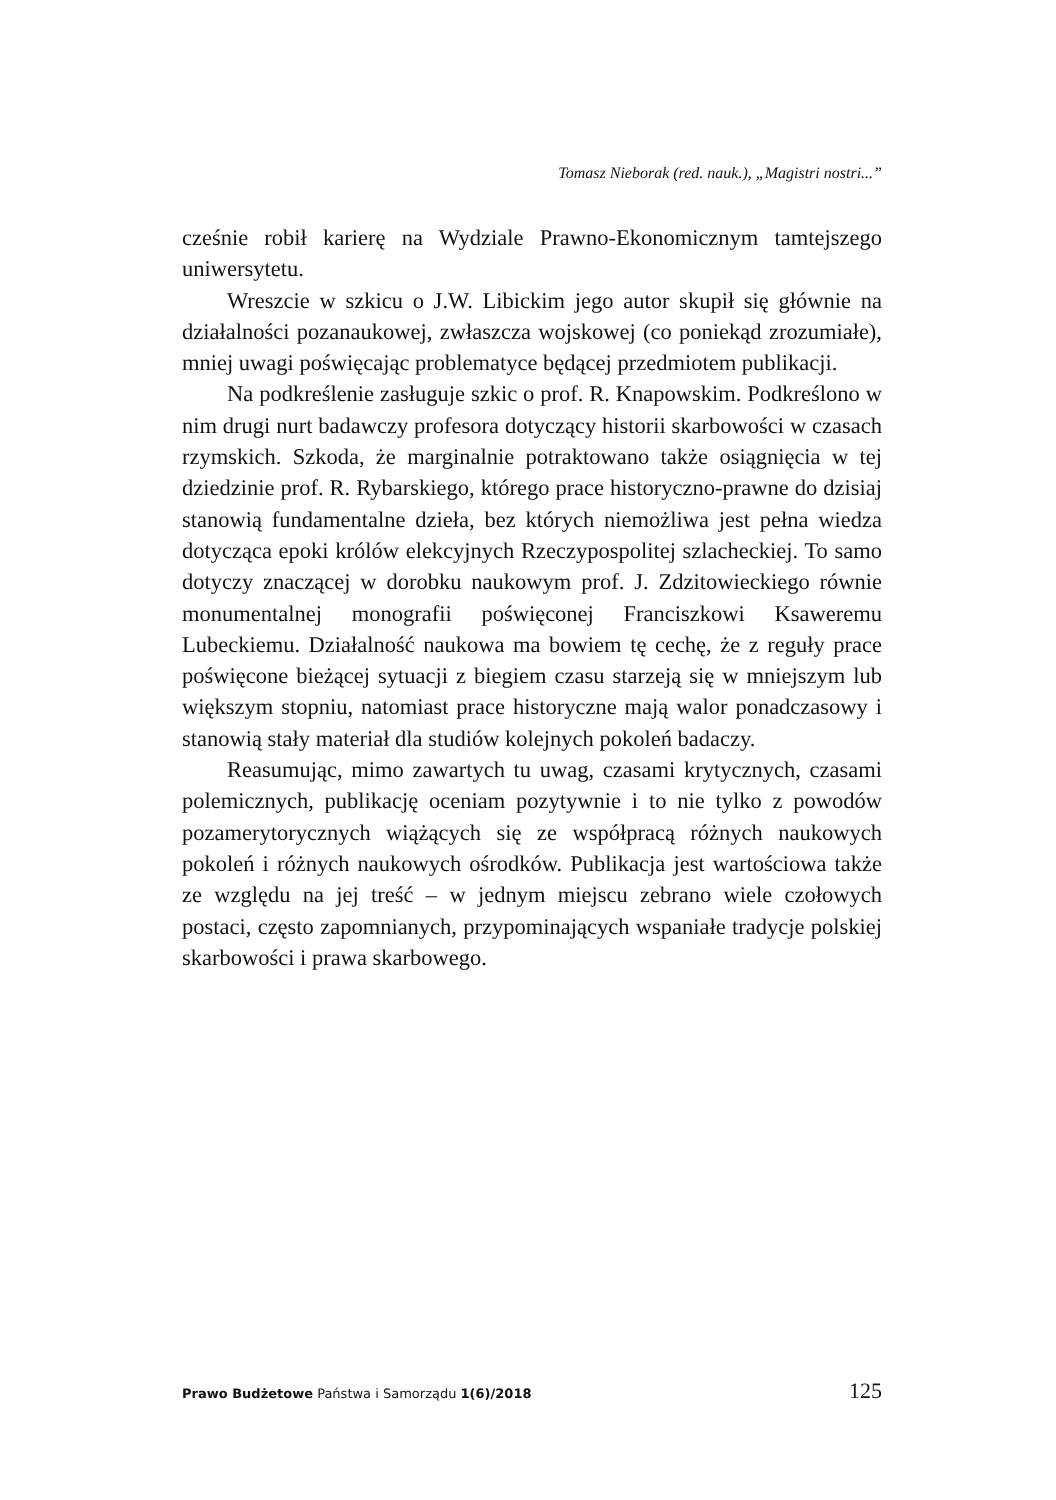Tomasz Nieborak (red. nauk.), „Magistri nostri...”
cześnie robił karierę na Wydziale Prawno-Ekonomicznym tamtejszego uniwersytetu.
Wreszcie w szkicu o J.W. Libickim jego autor skupił się głównie na działalności pozanaukowej, zwłaszcza wojskowej (co poniekąd zrozumiałe), mniej uwagi poświęcając problematyce będącej przedmiotem publikacji.
Na podkreślenie zasługuje szkic o prof. R. Knapowskim. Podkreślono w nim drugi nurt badawczy profesora dotyczący historii skarbowości w czasach rzymskich. Szkoda, że marginalnie potraktowano także osiągnięcia w tej dziedzinie prof. R. Rybarskiego, którego prace historyczno-prawne do dzisiaj stanowią fundamentalne dzieła, bez których niemożliwa jest pełna wiedza dotycząca epoki królów elekcyjnych Rzeczypospolitej szlacheckiej. To samo dotyczy znaczącej w dorobku naukowym prof. J. Zdzitowieckiego równie monumentalnej monografii poświęconej Franciszkowi Ksaweremu Lubeckiemu. Działalność naukowa ma bowiem tę cechę, że z reguły prace poświęcone bieżącej sytuacji z biegiem czasu starzeją się w mniejszym lub większym stopniu, natomiast prace historyczne mają walor ponadczasowy i stanowią stały materiał dla studiów kolejnych pokoleń badaczy.
Reasumując, mimo zawartych tu uwag, czasami krytycznych, czasami polemicznych, publikację oceniam pozytywnie i to nie tylko z powodów pozamerytorycznych wiążących się ze współpracą różnych naukowych pokoleń i różnych naukowych ośrodków. Publikacja jest wartościowa także ze względu na jej treść – w jednym miejscu zebrano wiele czołowych postaci, często zapomnianych, przypominających wspaniałe tradycje polskiej skarbowości i prawa skarbowego.
Prawo Budżetowe Państwa i Samorządu 1(6)/2018 125